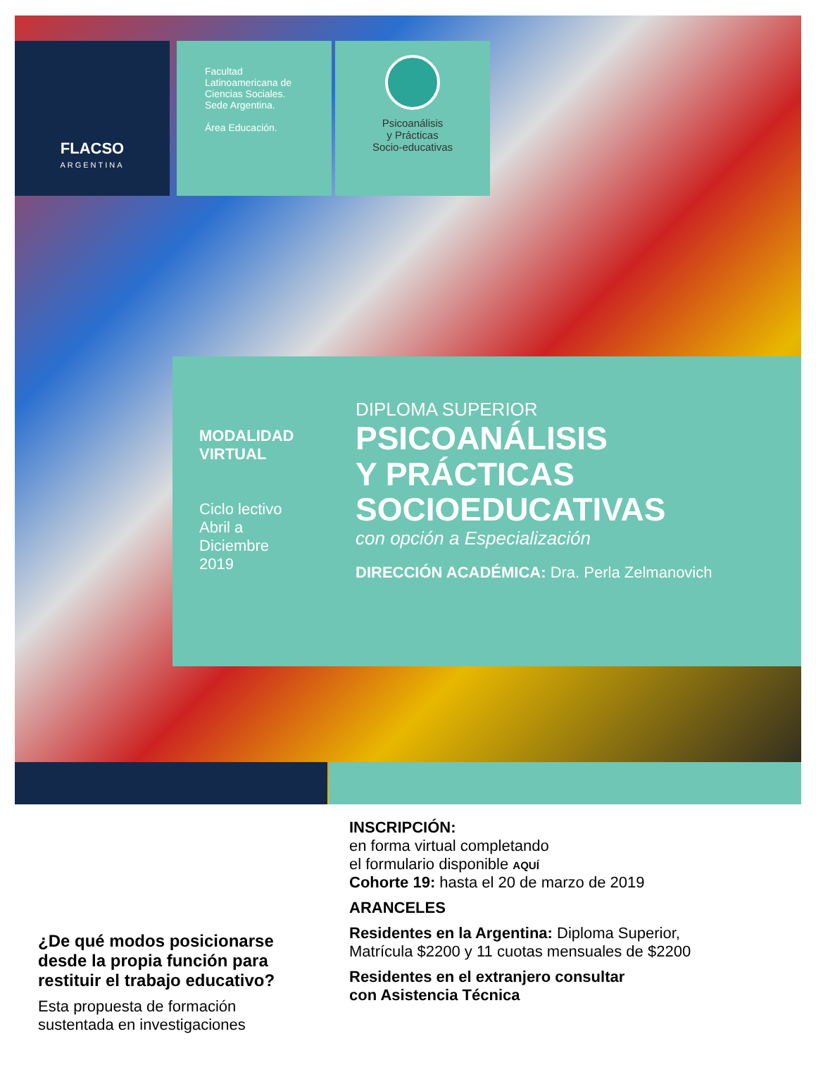FLACSO
ARGENTINA
Facultad
Latinoamericana de
Ciencias Sociales.
Sede Argentina.
Área Educación.
Psicoanálisis
y Prácticas
Socio-educativas
MODALIDAD
VIRTUAL
Ciclo lectivo
Abril a
Diciembre
2019
DIPLOMA SUPERIOR
PSICOANÁLISIS
Y PRÁCTICAS
SOCIOEDUCATIVAS
con opción a Especialización
DIRECCIÓN ACADÉMICA: Dra. Perla Zelmanovich
¿De qué modos posicionarse desde la propia función para restituir el trabajo educativo?
Esta propuesta de formación sustentada en investigaciones
INSCRIPCIÓN:
en forma virtual completando
el formulario disponible AQUÍ
Cohorte 19: hasta el 20 de marzo de 2019
ARANCELES
Residentes en la Argentina: Diploma Superior,
Matrícula $2200 y 11 cuotas mensuales de $2200
Residentes en el extranjero consultar
con Asistencia Técnica